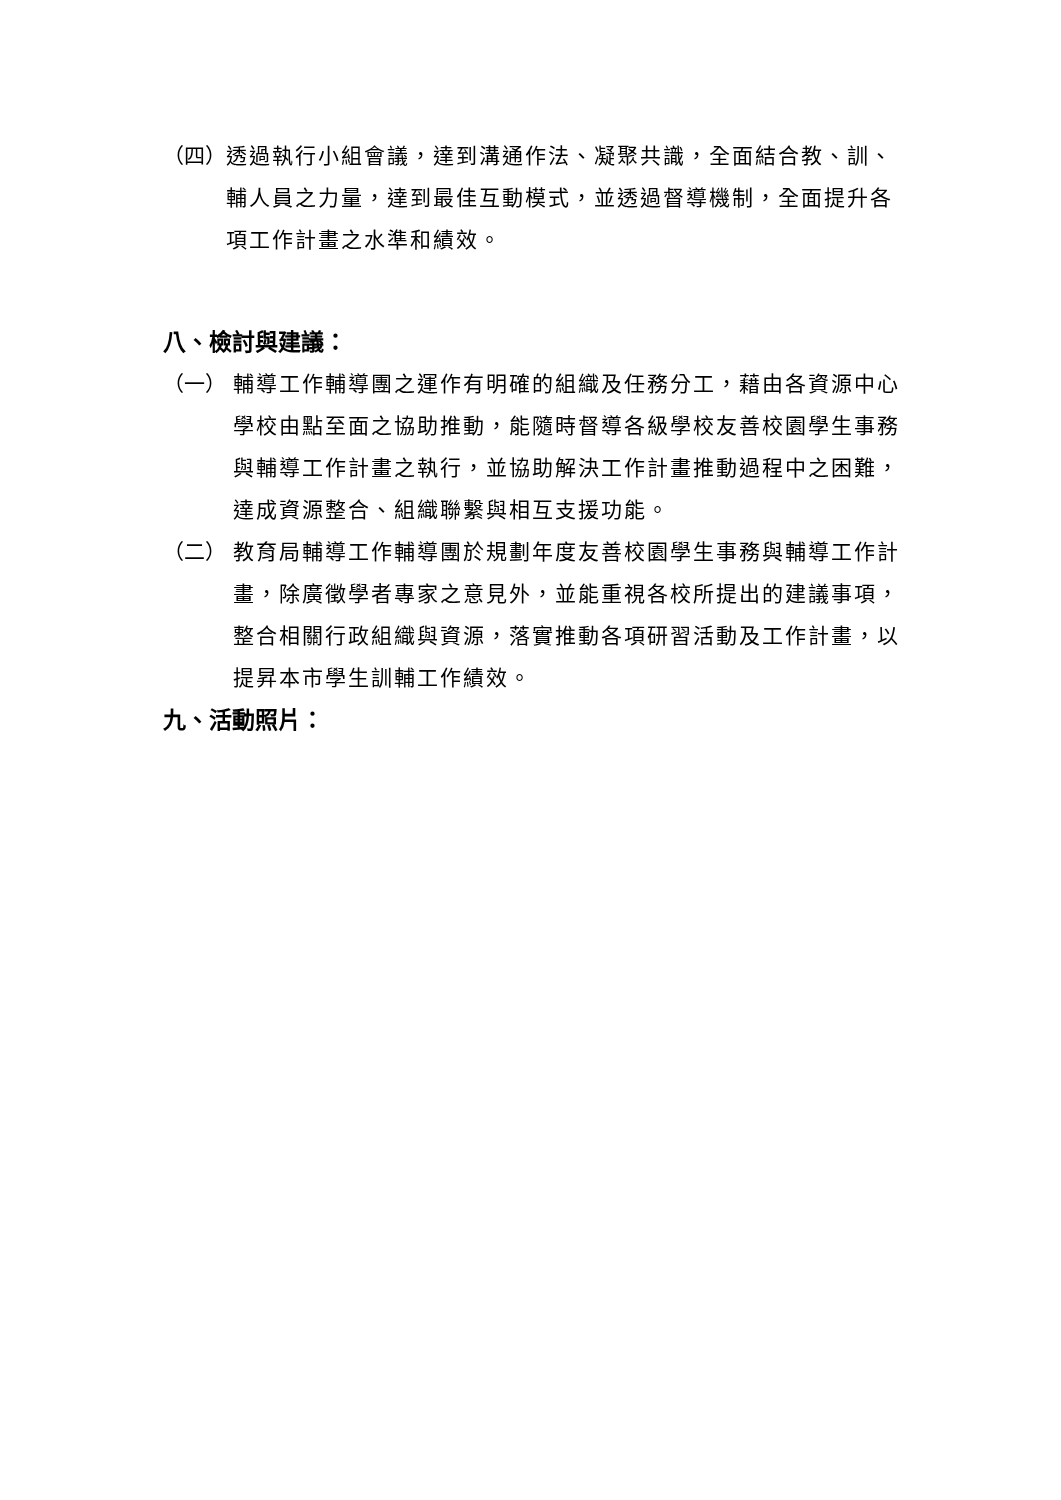（四） 透過執行小組會議，達到溝通作法、凝聚共識，全面結合教、訓、輔人員之力量，達到最佳互動模式，並透過督導機制，全面提升各項工作計畫之水準和績效。
八、檢討與建議：
（一） 輔導工作輔導團之運作有明確的組織及任務分工，藉由各資源中心學校由點至面之協助推動，能隨時督導各級學校友善校園學生事務與輔導工作計畫之執行，並協助解決工作計畫推動過程中之困難，達成資源整合、組織聯繫與相互支援功能。
（二） 教育局輔導工作輔導團於規劃年度友善校園學生事務與輔導工作計畫，除廣徵學者專家之意見外，並能重視各校所提出的建議事項，整合相關行政組織與資源，落實推動各項研習活動及工作計畫，以提昇本市學生訓輔工作績效。
九、活動照片：